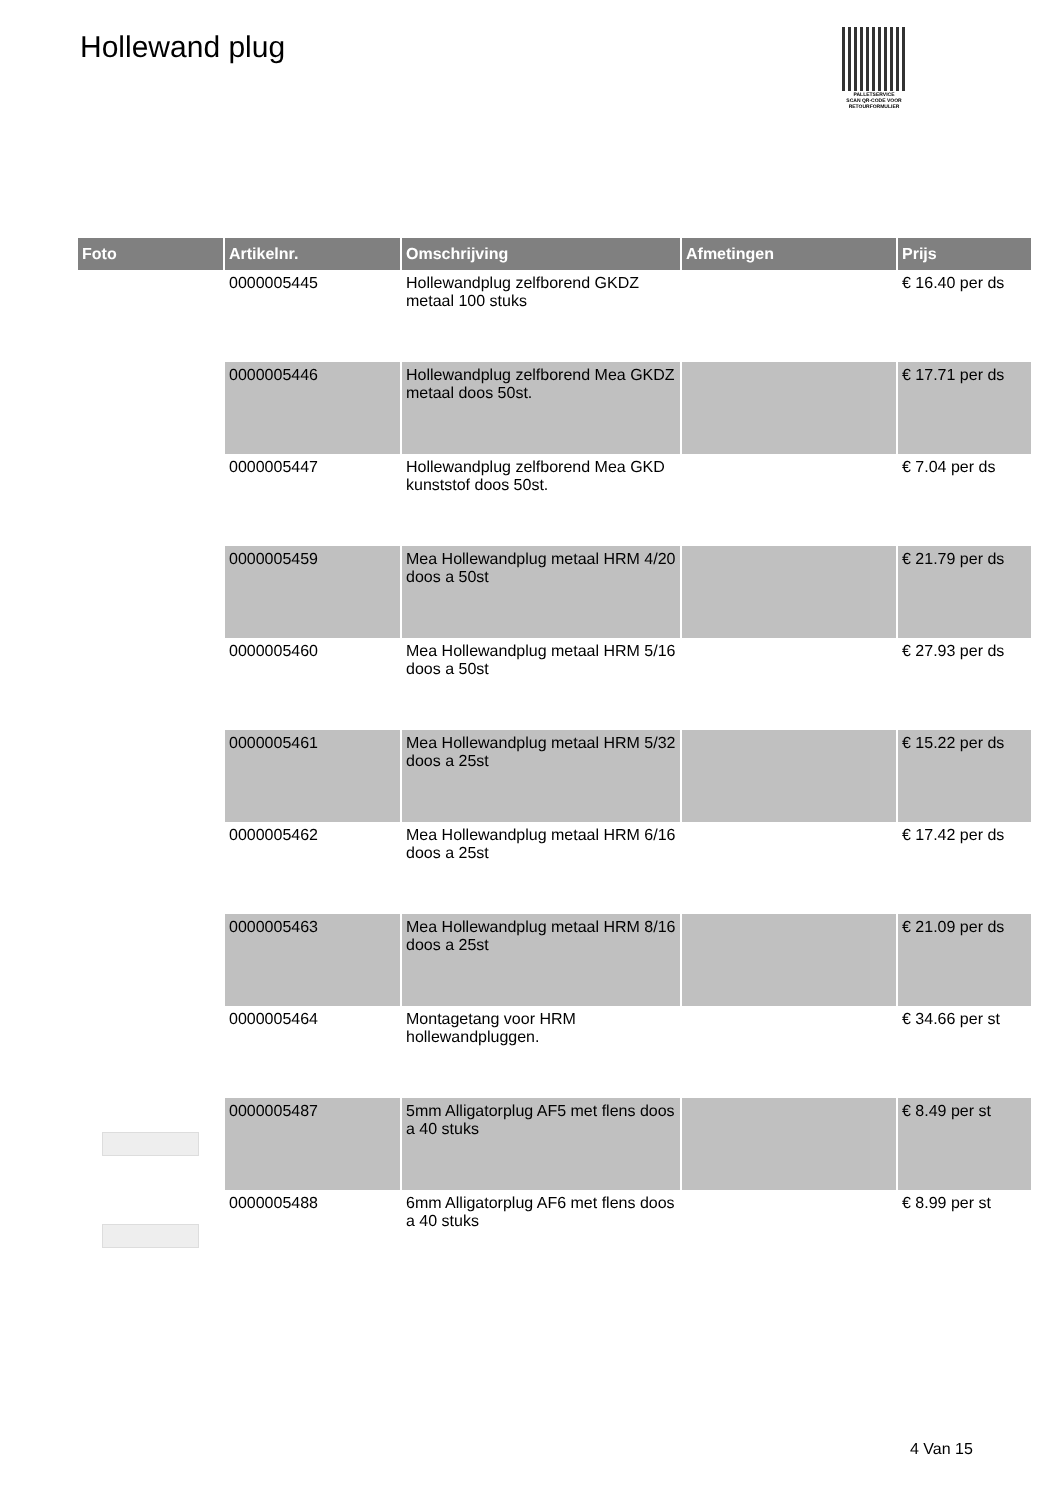Hollewand plug
PALLETSERVICE
SCAN QR-CODE VOOR RETOURFORMULIER
| Foto | Artikelnr. | Omschrijving | Afmetingen | Prijs |
| --- | --- | --- | --- | --- |
| | 0000005445 | Hollewandplug zelfborend GKDZ metaal 100 stuks | | € 16.40 per ds |
| | 0000005446 | Hollewandplug zelfborend Mea GKDZ metaal doos 50st. | | € 17.71 per ds |
| | 0000005447 | Hollewandplug zelfborend Mea GKD kunststof doos 50st. | | € 7.04 per ds |
| | 0000005459 | Mea Hollewandplug metaal HRM 4/20 doos a 50st | | € 21.79 per ds |
| | 0000005460 | Mea Hollewandplug metaal HRM 5/16 doos a 50st | | € 27.93 per ds |
| | 0000005461 | Mea Hollewandplug metaal HRM 5/32 doos a 25st | | € 15.22 per ds |
| | 0000005462 | Mea Hollewandplug metaal HRM 6/16 doos a 25st | | € 17.42 per ds |
| | 0000005463 | Mea Hollewandplug metaal HRM 8/16 doos a 25st | | € 21.09 per ds |
| | 0000005464 | Montagetang voor HRM hollewandpluggen. | | € 34.66 per st |
| | 0000005487 | 5mm Alligatorplug AF5 met flens doos a 40 stuks | | € 8.49 per st |
| | 0000005488 | 6mm Alligatorplug AF6 met flens doos a 40 stuks | | € 8.99 per st |
4 Van 15